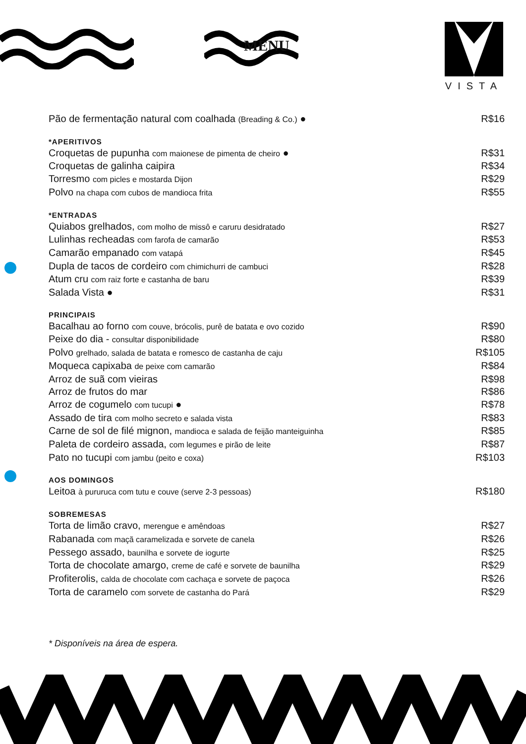MENU
VISTA
Pão de fermentação natural com coalhada (Breading & Co.) ● R$16
*APERITIVOS
Croquetas de pupunha com maionese de pimenta de cheiro ● R$31
Croquetas de galinha caipira R$34
Torresmo com picles e mostarda Dijon R$29
Polvo na chapa com cubos de mandioca frita R$55
*ENTRADAS
Quiabos grelhados, com molho de missô e caruru desidratado R$27
Lulinhas recheadas com farofa de camarão R$53
Camarão empanado com vatapá R$45
Dupla de tacos de cordeiro com chimichurri de cambuci R$28
Atum cru com raiz forte e castanha de baru R$39
Salada Vista ● R$31
PRINCIPAIS
Bacalhau ao forno com couve, brócolis, purê de batata e ovo cozido R$90
Peixe do dia - consultar disponibilidade R$80
Polvo grelhado, salada de batata e romesco de castanha de caju R$105
Moqueca capixaba de peixe com camarão R$84
Arroz de suã com vieiras R$98
Arroz de frutos do mar R$86
Arroz de cogumelo com tucupi ● R$78
Assado de tira com molho secreto e salada vista R$83
Carne de sol de filé mignon, mandioca e salada de feijão manteiguinha R$85
Paleta de cordeiro assada, com legumes e pirão de leite R$87
Pato no tucupi com jambu (peito e coxa) R$103
AOS DOMINGOS
Leitoa à pururuca com tutu e couve (serve 2-3 pessoas) R$180
SOBREMESAS
Torta de limão cravo, merengue e amêndoas R$27
Rabanada com maçã caramelizada e sorvete de canela R$26
Pessego assado, baunilha e sorvete de iogurte R$25
Torta de chocolate amargo, creme de café e sorvete de baunilha R$29
Profiterolis, calda de chocolate com cachaça e sorvete de paçoca R$26
Torta de caramelo com sorvete de castanha do Pará R$29
* Disponíveis na área de espera.